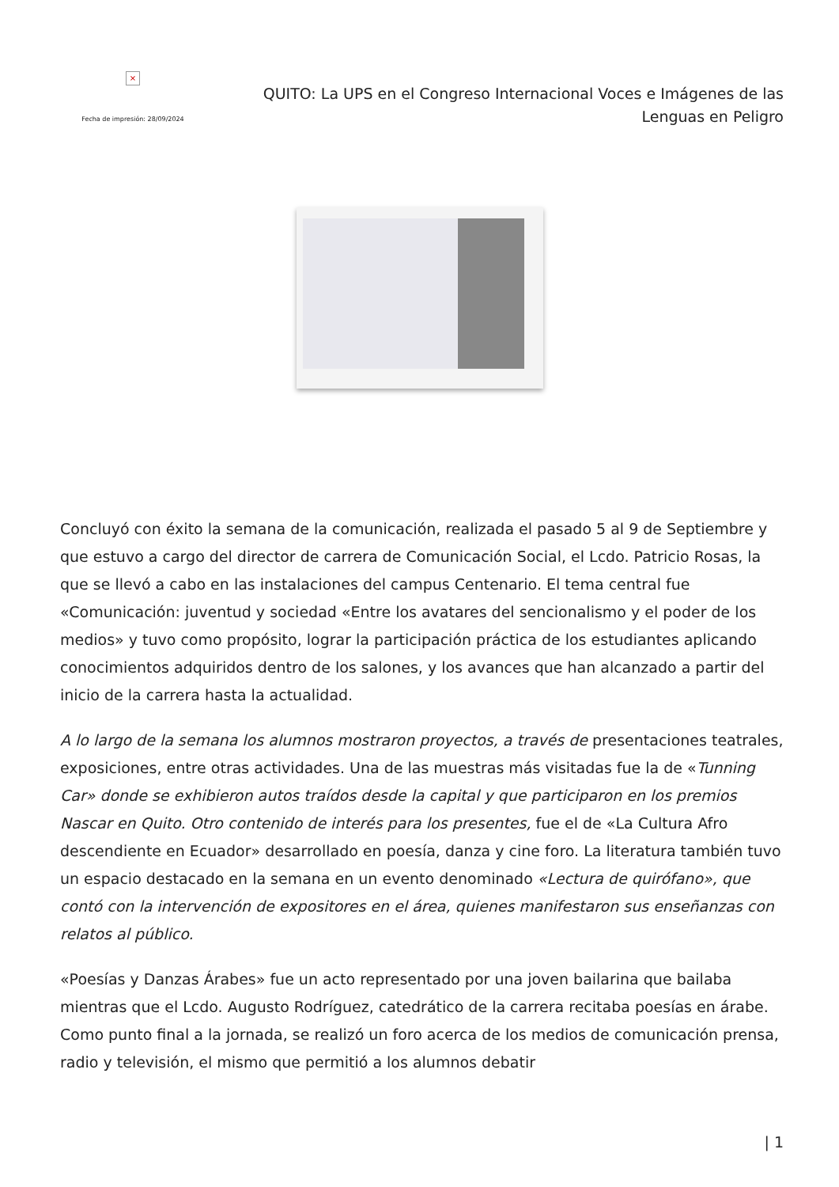×
Fecha de impresión: 28/09/2024
QUITO: La UPS en el Congreso Internacional Voces e Imágenes de las Lenguas en Peligro
Concluyó con éxito la semana de la comunicación, realizada el pasado 5 al 9 de Septiembre y que estuvo a cargo del director de carrera de Comunicación Social, el Lcdo. Patricio Rosas, la que se llevó a cabo en las instalaciones del campus Centenario. El tema central fue «Comunicación: juventud y sociedad «Entre los avatares del sencionalismo y el poder de los medios» y tuvo como propósito, lograr la participación práctica de los estudiantes aplicando conocimientos adquiridos dentro de los salones, y los avances que han alcanzado a partir del inicio de la carrera hasta la actualidad.
A lo largo de la semana los alumnos mostraron proyectos, a través de presentaciones teatrales, exposiciones, entre otras actividades. Una de las muestras más visitadas fue la de «Tunning Car» donde se exhibieron autos traídos desde la capital y que participaron en los premios Nascar en Quito. Otro contenido de interés para los presentes, fue el de «La Cultura Afro descendiente en Ecuador» desarrollado en poesía, danza y cine foro. La literatura también tuvo un espacio destacado en la semana en un evento denominado «Lectura de quirófano», que contó con la intervención de expositores en el área, quienes manifestaron sus enseñanzas con relatos al público.
«Poesías y Danzas Árabes» fue un acto representado por una joven bailarina que bailaba mientras que el Lcdo. Augusto Rodríguez, catedrático de la carrera recitaba poesías en árabe. Como punto final a la jornada, se realizó un foro acerca de los medios de comunicación prensa, radio y televisión, el mismo que permitió a los alumnos debatir
| 1